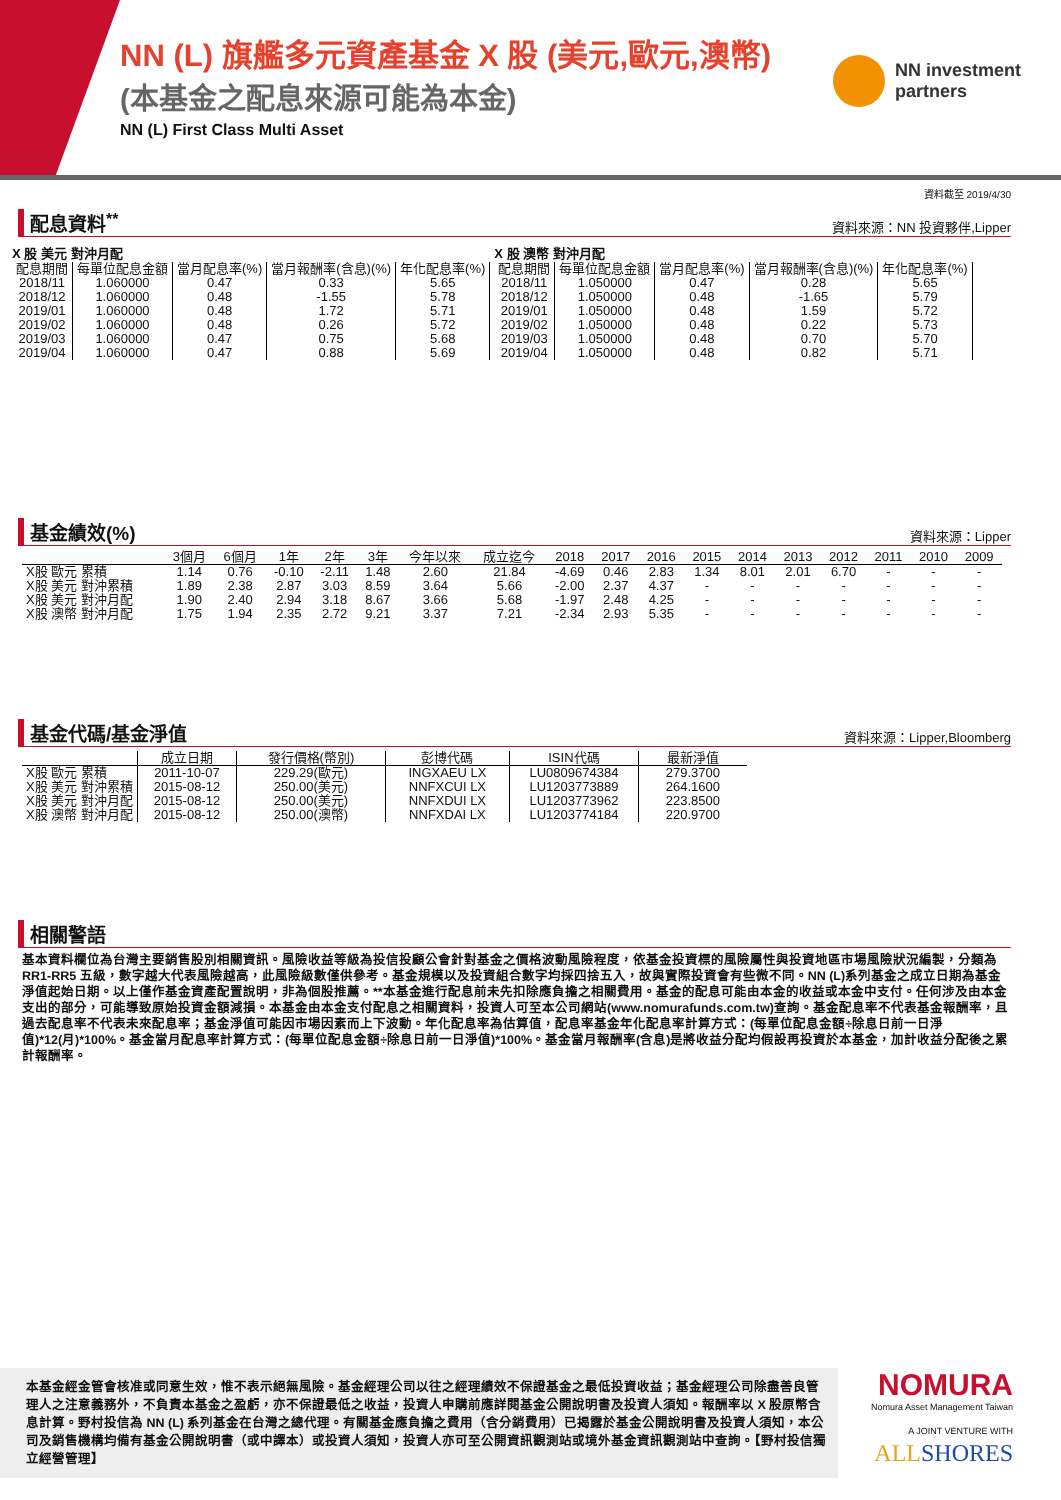NN (L) 旗艦多元資產基金 X 股 (美元,歐元,澳幣)
(本基金之配息來源可能為本金)
NN (L) First Class Multi Asset
NN investment
partners
資料截至 2019/4/30
配息資料<sup>**</sup>
資料來源：NN 投資夥伴,Lipper
X 股 美元 對沖月配
| 配息期間 | 每單位配息金額 | 當月配息率(%) | 當月報酬率(含息)(%) | 年化配息率(%) |
| --- | --- | --- | --- | --- |
| 2018/11 | 1.060000 | 0.47 | 0.33 | 5.65 |
| 2018/12 | 1.060000 | 0.48 | -1.55 | 5.78 |
| 2019/01 | 1.060000 | 0.48 | 1.72 | 5.71 |
| 2019/02 | 1.060000 | 0.48 | 0.26 | 5.72 |
| 2019/03 | 1.060000 | 0.47 | 0.75 | 5.68 |
| 2019/04 | 1.060000 | 0.47 | 0.88 | 5.69 |
X 股 澳幣 對沖月配
| 配息期間 | 每單位配息金額 | 當月配息率(%) | 當月報酬率(含息)(%) | 年化配息率(%) |
| --- | --- | --- | --- | --- |
| 2018/11 | 1.050000 | 0.47 | 0.28 | 5.65 |
| 2018/12 | 1.050000 | 0.48 | -1.65 | 5.79 |
| 2019/01 | 1.050000 | 0.48 | 1.59 | 5.72 |
| 2019/02 | 1.050000 | 0.48 | 0.22 | 5.73 |
| 2019/03 | 1.050000 | 0.48 | 0.70 | 5.70 |
| 2019/04 | 1.050000 | 0.48 | 0.82 | 5.71 |
基金績效(%)
資料來源：Lipper
| | 3個月 | 6個月 | 1年 | 2年 | 3年 | 今年以來 | 成立迄今 | 2018 | 2017 | 2016 | 2015 | 2014 | 2013 | 2012 | 2011 | 2010 | 2009 |
| --- | --- | --- | --- | --- | --- | --- | --- | --- | --- | --- | --- | --- | --- | --- | --- | --- | --- |
| X股 歐元 累積 | 1.14 | 0.76 | -0.10 | -2.11 | 1.48 | 2.60 | 21.84 | -4.69 | 0.46 | 2.83 | 1.34 | 8.01 | 2.01 | 6.70 | - | - | - |
| X股 美元 對沖累積 | 1.89 | 2.38 | 2.87 | 3.03 | 8.59 | 3.64 | 5.66 | -2.00 | 2.37 | 4.37 | - | - | - | - | - | - | - |
| X股 美元 對沖月配 | 1.90 | 2.40 | 2.94 | 3.18 | 8.67 | 3.66 | 5.68 | -1.97 | 2.48 | 4.25 | - | - | - | - | - | - | - |
| X股 澳幣 對沖月配 | 1.75 | 1.94 | 2.35 | 2.72 | 9.21 | 3.37 | 7.21 | -2.34 | 2.93 | 5.35 | - | - | - | - | - | - | - |
基金代碼/基金淨值
資料來源：Lipper,Bloomberg
| | 成立日期 | 發行價格(幣別) | 彭博代碼 | ISIN代碼 | 最新淨值 |
| --- | --- | --- | --- | --- | --- |
| X股 歐元 累積 | 2011-10-07 | 229.29(歐元) | INGXAEU LX | LU0809674384 | 279.3700 |
| X股 美元 對沖累積 | 2015-08-12 | 250.00(美元) | NNFXCUI LX | LU1203773889 | 264.1600 |
| X股 美元 對沖月配 | 2015-08-12 | 250.00(美元) | NNFXDUI LX | LU1203773962 | 223.8500 |
| X股 澳幣 對沖月配 | 2015-08-12 | 250.00(澳幣) | NNFXDAI LX | LU1203774184 | 220.9700 |
相關警語
基本資料欄位為台灣主要銷售股別相關資訊。風險收益等級為投信投顧公會針對基金之價格波動風險程度，依基金投資標的風險屬性與投資地區市場風險狀況編製，分類為 RR1-RR5 五級，數字越大代表風險越高，此風險級數僅供參考。基金規模以及投資組合數字均採四捨五入，故與實際投資會有些微不同。NN (L)系列基金之成立日期為基金淨值起始日期。以上僅作基金資產配置說明，非為個股推薦。**本基金進行配息前未先扣除應負擔之相關費用。基金的配息可能由本金的收益或本金中支付。任何涉及由本金支出的部分，可能導致原始投資金額減損。本基金由本金支付配息之相關資料，投資人可至本公司網站(www.nomurafunds.com.tw)查詢。基金配息率不代表基金報酬率，且過去配息率不代表未來配息率；基金淨值可能因市場因素而上下波動。年化配息率為估算值，配息率基金年化配息率計算方式：(每單位配息金額÷除息日前一日淨值)*12(月)*100%。基金當月配息率計算方式：(每單位配息金額÷除息日前一日淨值)*100%。基金當月報酬率(含息)是將收益分配均假設再投資於本基金，加計收益分配後之累計報酬率。
本基金經金管會核准或同意生效，惟不表示絕無風險。基金經理公司以往之經理績效不保證基金之最低投資收益；基金經理公司除盡善良管理人之注意義務外，不負責本基金之盈虧，亦不保證最低之收益，投資人申購前應詳閱基金公開說明書及投資人須知。報酬率以 X 股原幣含息計算。野村投信為 NN (L) 系列基金在台灣之總代理。有關基金應負擔之費用（含分銷費用）已揭露於基金公開說明書及投資人須知，本公司及銷售機構均備有基金公開說明書（或中譯本）或投資人須知，投資人亦可至公開資訊觀測站或境外基金資訊觀測站中查詢。【野村投信獨立經營管理】
NOMURA
Nomura Asset Management Taiwan
A JOINT VENTURE WITH
ALLSHORES